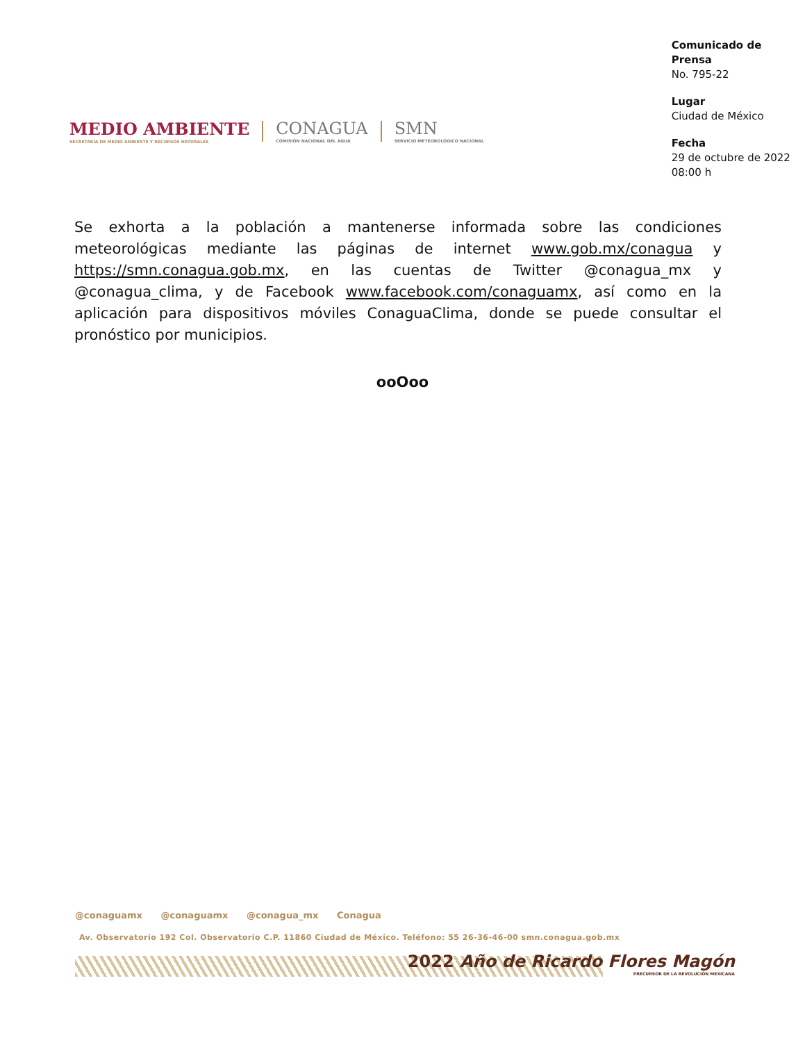MEDIO AMBIENTE
SECRETARÍA DE MEDIO AMBIENTE Y RECURSOS NATURALES
CONAGUA
COMISIÓN NACIONAL DEL AGUA
SMN
SERVICIO METEOROLÓGICO NACIONAL
Comunicado de Prensa
No. 795-22
Lugar
Ciudad de México
Fecha
29 de octubre de 2022
08:00 h
Se exhorta a la población a mantenerse informada sobre las condiciones meteorológicas mediante las páginas de internet www.gob.mx/conagua y https://smn.conagua.gob.mx, en las cuentas de Twitter @conagua_mx y @conagua_clima, y de Facebook www.facebook.com/conaguamx, así como en la aplicación para dispositivos móviles ConaguaClima, donde se puede consultar el pronóstico por municipios.
ooOoo
@conaguamx @conaguamx @conagua_mx Conagua
Av. Observatorio 192 Col. Observatorio C.P. 11860 Ciudad de México. Teléfono: 55 26-36-46-00 smn.conagua.gob.mx
2022 Año de Ricardo Flores Magón
PRECURSOR DE LA REVOLUCIÓN MEXICANA